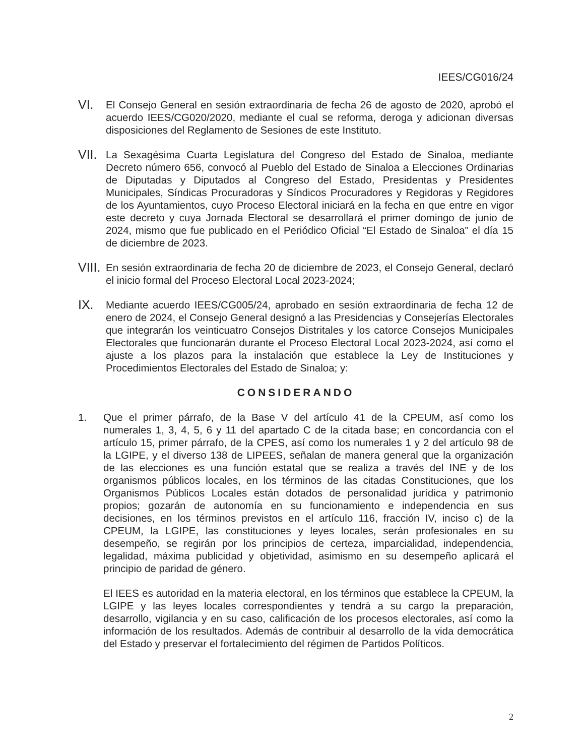IEES/CG016/24
VI.
El Consejo General en sesión extraordinaria de fecha 26 de agosto de 2020, aprobó el acuerdo IEES/CG020/2020, mediante el cual se reforma, deroga y adicionan diversas disposiciones del Reglamento de Sesiones de este Instituto.
VII.
La Sexagésima Cuarta Legislatura del Congreso del Estado de Sinaloa, mediante Decreto número 656, convocó al Pueblo del Estado de Sinaloa a Elecciones Ordinarias de Diputadas y Diputados al Congreso del Estado, Presidentas y Presidentes Municipales, Síndicas Procuradoras y Síndicos Procuradores y Regidoras y Regidores de los Ayuntamientos, cuyo Proceso Electoral iniciará en la fecha en que entre en vigor este decreto y cuya Jornada Electoral se desarrollará el primer domingo de junio de 2024, mismo que fue publicado en el Periódico Oficial “El Estado de Sinaloa” el día 15 de diciembre de 2023.
VIII.
En sesión extraordinaria de fecha 20 de diciembre de 2023, el Consejo General, declaró el inicio formal del Proceso Electoral Local 2023-2024;
IX.
Mediante acuerdo IEES/CG005/24, aprobado en sesión extraordinaria de fecha 12 de enero de 2024, el Consejo General designó a las Presidencias y Consejerías Electorales que integrarán los veinticuatro Consejos Distritales y los catorce Consejos Municipales Electorales que funcionarán durante el Proceso Electoral Local 2023-2024, así como el ajuste a los plazos para la instalación que establece la Ley de Instituciones y Procedimientos Electorales del Estado de Sinaloa; y:
CONSIDERANDO
1. Que el primer párrafo, de la Base V del artículo 41 de la CPEUM, así como los numerales 1, 3, 4, 5, 6 y 11 del apartado C de la citada base; en concordancia con el artículo 15, primer párrafo, de la CPES, así como los numerales 1 y 2 del artículo 98 de la LGIPE, y el diverso 138 de LIPEES, señalan de manera general que la organización de las elecciones es una función estatal que se realiza a través del INE y de los organismos públicos locales, en los términos de las citadas Constituciones, que los Organismos Públicos Locales están dotados de personalidad jurídica y patrimonio propios; gozarán de autonomía en su funcionamiento e independencia en sus decisiones, en los términos previstos en el artículo 116, fracción IV, inciso c) de la CPEUM, la LGIPE, las constituciones y leyes locales, serán profesionales en su desempeño, se regirán por los principios de certeza, imparcialidad, independencia, legalidad, máxima publicidad y objetividad, asimismo en su desempeño aplicará el principio de paridad de género.
El IEES es autoridad en la materia electoral, en los términos que establece la CPEUM, la LGIPE y las leyes locales correspondientes y tendrá a su cargo la preparación, desarrollo, vigilancia y en su caso, calificación de los procesos electorales, así como la información de los resultados. Además de contribuir al desarrollo de la vida democrática del Estado y preservar el fortalecimiento del régimen de Partidos Políticos.
2